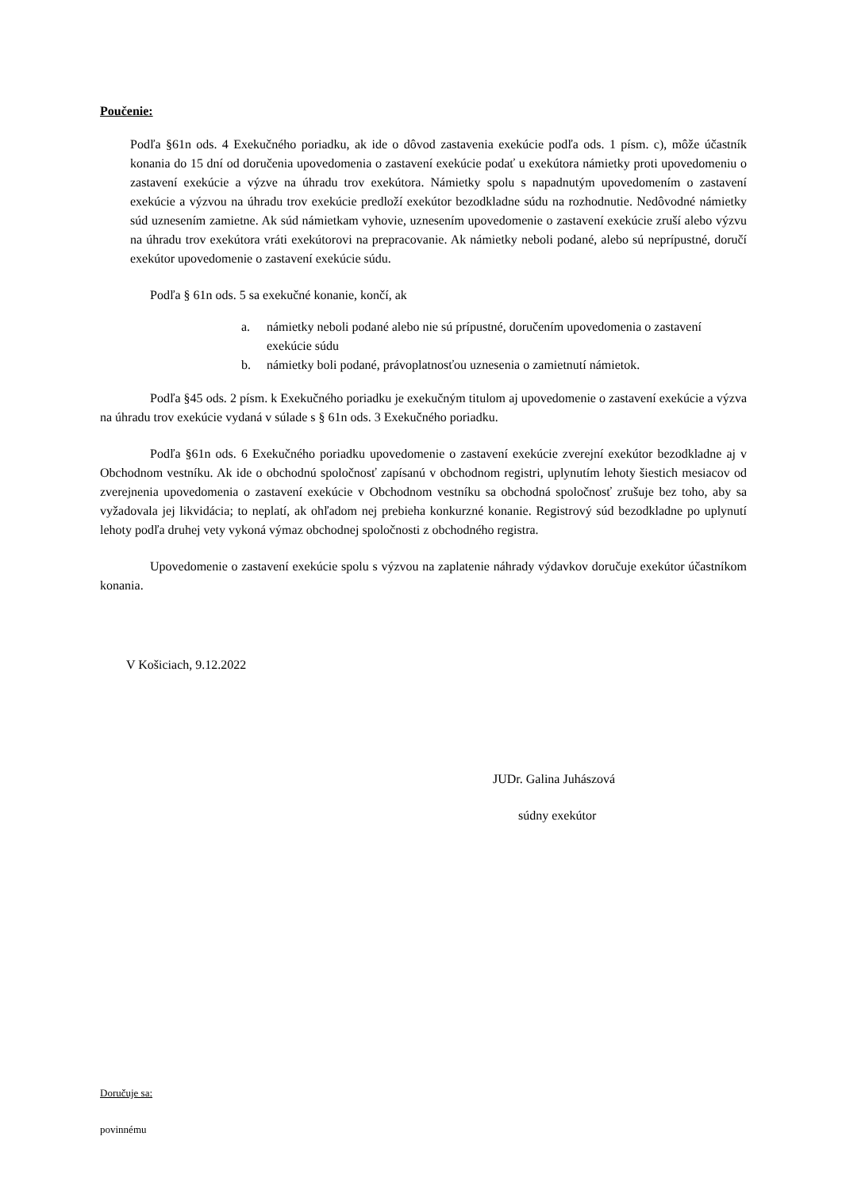Poučenie:
Podľa §61n ods. 4 Exekučného poriadku, ak ide o dôvod zastavenia exekúcie podľa ods. 1 písm. c), môže účastník konania do 15 dní od doručenia upovedomenia o zastavení exekúcie podať u exekútora námietky proti upovedomeniu o zastavení exekúcie a výzve na úhradu trov exekútora. Námietky spolu s napadnutým upovedomením o zastavení exekúcie a výzvou na úhradu trov exekúcie predloží exekútor bezodkladne súdu na rozhodnutie. Nedôvodné námietky súd uznesením zamietne. Ak súd námietkam vyhovie, uznesením upovedomenie o zastavení exekúcie zruší alebo výzvu na úhradu trov exekútora vráti exekútorovi na prepracovanie. Ak námietky neboli podané, alebo sú neprípustné, doručí exekútor upovedomenie o zastavení exekúcie súdu.
Podľa § 61n ods. 5 sa exekučné konanie, končí, ak
a. námietky neboli podané alebo nie sú prípustné, doručením upovedomenia o zastavení exekúcie súdu
b. námietky boli podané, právoplatnosťou uznesenia o zamietnutí námietok.
Podľa §45 ods. 2 písm. k Exekučného poriadku je exekučným titulom aj upovedomenie o zastavení exekúcie a výzva na úhradu trov exekúcie vydaná v súlade s § 61n ods. 3 Exekučného poriadku.
Podľa §61n ods. 6 Exekučného poriadku upovedomenie o zastavení exekúcie zverejní exekútor bezodkladne aj v Obchodnom vestníku. Ak ide o obchodnú spoločnosť zapísanú v obchodnom registri, uplynutím lehoty šiestich mesiacov od zverejnenia upovedomenia o zastavení exekúcie v Obchodnom vestníku sa obchodná spoločnosť zrušuje bez toho, aby sa vyžadovala jej likvidácia; to neplatí, ak ohľadom nej prebieha konkurzné konanie. Registrový súd bezodkladne po uplynutí lehoty podľa druhej vety vykoná výmaz obchodnej spoločnosti z obchodného registra.
Upovedomenie o zastavení exekúcie spolu s výzvou na zaplatenie náhrady výdavkov doručuje exekútor účastníkom konania.
V Košiciach, 9.12.2022
JUDr. Galina Juhászová
súdny exekútor
Doručuje sa:
povinnému